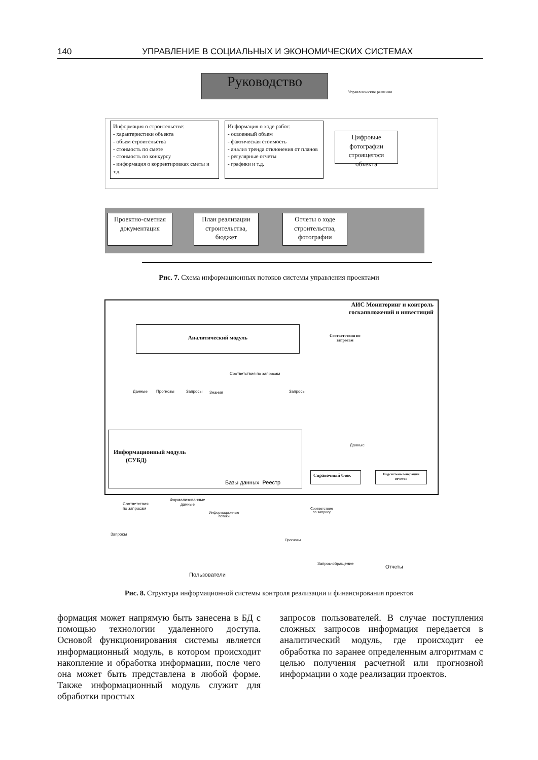140 УПРАВЛЕНИЕ В СОЦИАЛЬНЫХ И ЭКОНОМИЧЕСКИХ СИСТЕМАХ
Руководство
Управленческие решения
Информация о строительстве:
- характеристики объекта
- объем строительства
- стоимость по смете
- стоимость по конкурсу
- информация о корректировках сметы и т.д.
Информация о ходе работ:
- освоенный объем
- фактическая стоимость
- анализ тренда отклонения от планов
- регулярные отчеты
- графики и т.д.
Цифровые фотографии строящегося объекта
Проектно-сметная документация
План реализации строительства, бюджет
Отчеты о ходе строительства, фотографии
Рис. 7. Схема информационных потоков системы управления проектами
АИС Мониторинг и контроль госкапвложений и инвестиций
Аналитический модуль
Соответствия по
запросам
Соответствия по запросам
Данные Прогнозы Запросы Знания Запросы
Информационный модуль
(СУБД)
Базы данных Реестр
Данные
Справочный блок
Подсистема генерации отчетов
Соответствия
по запросам
Формализованные
данные
Информационные
потоки
Соответствие
по запросу
Запросы
Прогнозы
Запрос-обращение
Отчеты
Пользователи
Рис. 8. Структура информационной системы контроля реализации и финансирования проектов
формация может напрямую быть занесена в БД с помощью технологии удаленного доступа. Основой функционирования системы является информационный модуль, в котором происходит накопление и обработка информации, после чего она может быть представлена в любой форме. Также информационный модуль служит для обработки простых
запросов пользователей. В случае поступления сложных запросов информация передается в аналитический модуль, где происходит ее обработка по заранее определенным алгоритмам с целью получения расчетной или прогнозной информации о ходе реализации проектов.